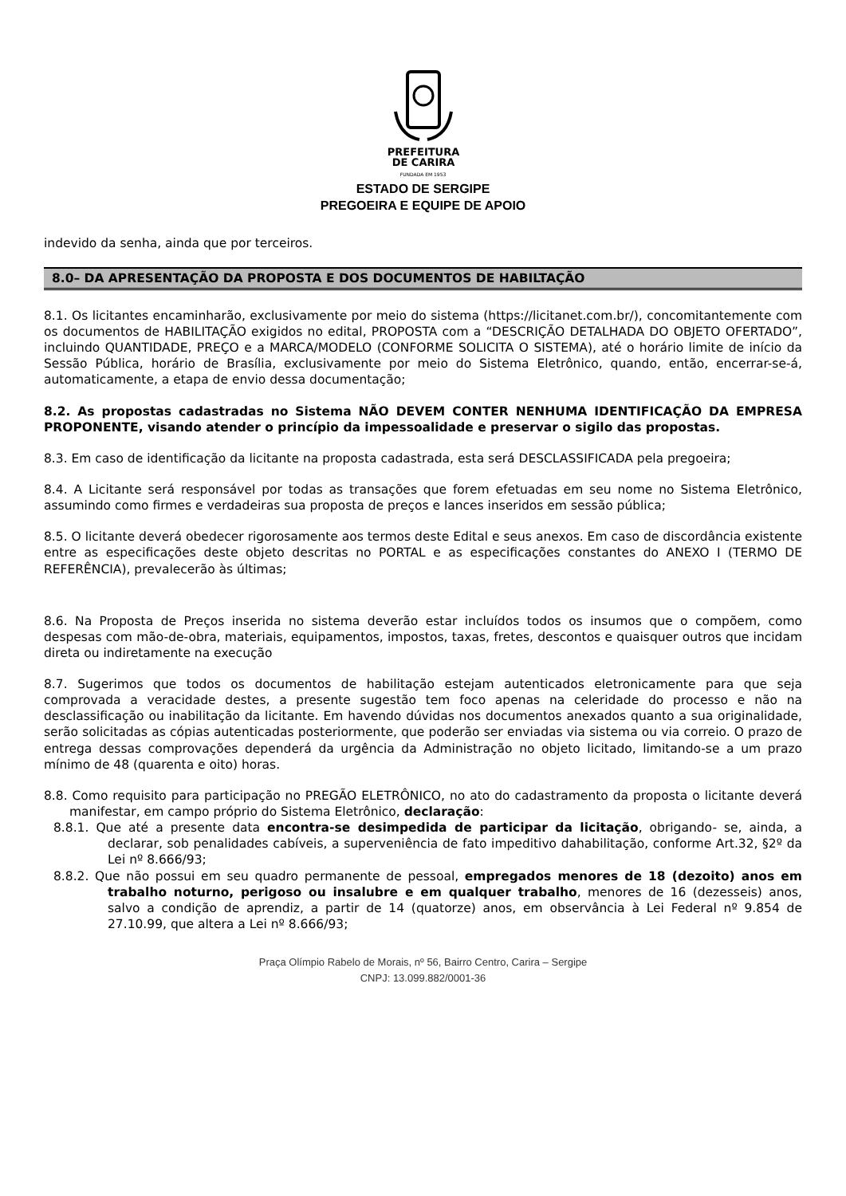PREFEITURA
DE CARIRA
FUNDADA EM 1953
ESTADO DE SERGIPE
PREGOEIRA E EQUIPE DE APOIO
indevido da senha, ainda que por terceiros.
8.0– DA APRESENTAÇÃO DA PROPOSTA E DOS DOCUMENTOS DE HABILTAÇÃO
8.1. Os licitantes encaminharão, exclusivamente por meio do sistema (https://licitanet.com.br/), concomitantemente com os documentos de HABILITAÇÃO exigidos no edital, PROPOSTA com a “DESCRIÇÃO DETALHADA DO OBJETO OFERTADO”, incluindo QUANTIDADE, PREÇO e a MARCA/MODELO (CONFORME SOLICITA O SISTEMA), até o horário limite de início da Sessão Pública, horário de Brasília, exclusivamente por meio do Sistema Eletrônico, quando, então, encerrar-se-á, automaticamente, a etapa de envio dessa documentação;
8.2. As propostas cadastradas no Sistema NÃO DEVEM CONTER NENHUMA IDENTIFICAÇÃO DA EMPRESA PROPONENTE, visando atender o princípio da impessoalidade e preservar o sigilo das propostas.
8.3. Em caso de identificação da licitante na proposta cadastrada, esta será DESCLASSIFICADA pela pregoeira;
8.4. A Licitante será responsável por todas as transações que forem efetuadas em seu nome no Sistema Eletrônico, assumindo como firmes e verdadeiras sua proposta de preços e lances inseridos em sessão pública;
8.5. O licitante deverá obedecer rigorosamente aos termos deste Edital e seus anexos. Em caso de discordância existente entre as especificações deste objeto descritas no PORTAL e as especificações constantes do ANEXO I (TERMO DE REFERÊNCIA), prevalecerão às últimas;
8.6. Na Proposta de Preços inserida no sistema deverão estar incluídos todos os insumos que o compõem, como despesas com mão-de-obra, materiais, equipamentos, impostos, taxas, fretes, descontos e quaisquer outros que incidam direta ou indiretamente na execução
8.7. Sugerimos que todos os documentos de habilitação estejam autenticados eletronicamente para que seja comprovada a veracidade destes, a presente sugestão tem foco apenas na celeridade do processo e não na desclassificação ou inabilitação da licitante. Em havendo dúvidas nos documentos anexados quanto a sua originalidade, serão solicitadas as cópias autenticadas posteriormente, que poderão ser enviadas via sistema ou via correio. O prazo de entrega dessas comprovações dependerá da urgência da Administração no objeto licitado, limitando-se a um prazo mínimo de 48 (quarenta e oito) horas.
8.8. Como requisito para participação no PREGÃO ELETRÔNICO, no ato do cadastramento da proposta o licitante deverá manifestar, em campo próprio do Sistema Eletrônico, declaração:
8.8.1. Que até a presente data encontra-se desimpedida de participar da licitação, obrigando- se, ainda, a declarar, sob penalidades cabíveis, a superveniência de fato impeditivo dahabilitação, conforme Art.32, §2º da Lei nº 8.666/93;
8.8.2. Que não possui em seu quadro permanente de pessoal, empregados menores de 18 (dezoito) anos em trabalho noturno, perigoso ou insalubre e em qualquer trabalho, menores de 16 (dezesseis) anos, salvo a condição de aprendiz, a partir de 14 (quatorze) anos, em observância à Lei Federal nº 9.854 de 27.10.99, que altera a Lei nº 8.666/93;
Praça Olímpio Rabelo de Morais, nº 56, Bairro Centro, Carira – Sergipe
CNPJ: 13.099.882/0001-36